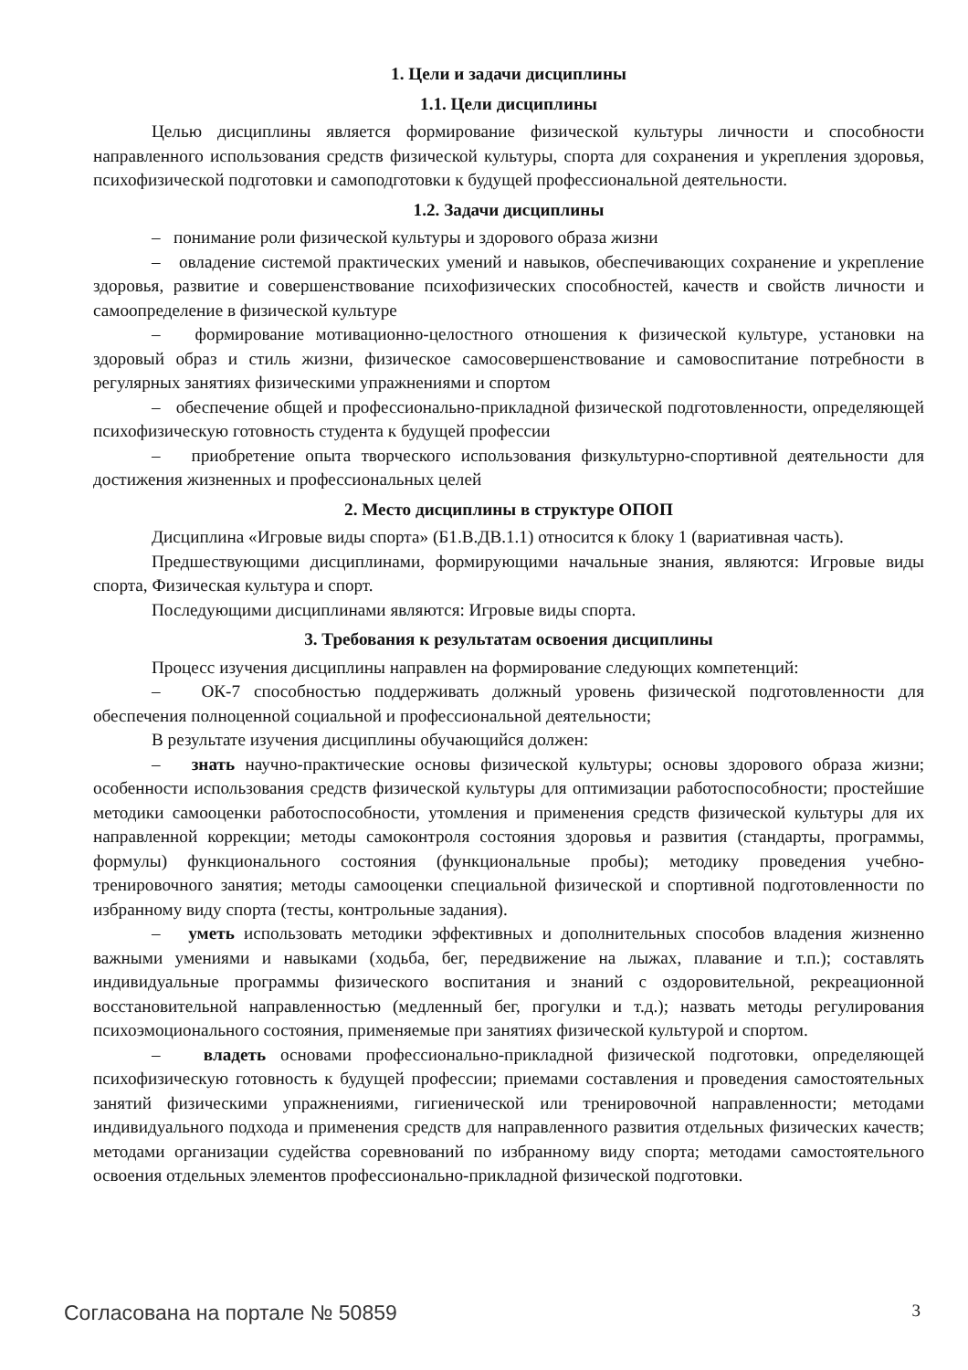1. Цели и задачи дисциплины
1.1. Цели дисциплины
Целью дисциплины является формирование физической культуры личности и способности направленного использования средств физической культуры, спорта для сохранения и укрепления здоровья, психофизической подготовки и самоподготовки к будущей профессиональной деятельности.
1.2. Задачи дисциплины
– понимание роли физической культуры и здорового образа жизни
– овладение системой практических умений и навыков, обеспечивающих сохранение и укрепление здоровья, развитие и совершенствование психофизических способностей, качеств и свойств личности и самоопределение в физической культуре
– формирование мотивационно-целостного отношения к физической культуре, установки на здоровый образ и стиль жизни, физическое самосовершенствование и самовоспитание потребности в регулярных занятиях физическими упражнениями и спортом
– обеспечение общей и профессионально-прикладной физической подготовленности, определяющей психофизическую готовность студента к будущей профессии
– приобретение опыта творческого использования физкультурно-спортивной деятельности для достижения жизненных и профессиональных целей
2. Место дисциплины в структуре ОПОП
Дисциплина «Игровые виды спорта» (Б1.В.ДВ.1.1) относится к блоку 1 (вариативная часть).
Предшествующими дисциплинами, формирующими начальные знания, являются: Игровые виды спорта, Физическая культура и спорт.
Последующими дисциплинами являются: Игровые виды спорта.
3. Требования к результатам освоения дисциплины
Процесс изучения дисциплины направлен на формирование следующих компетенций:
– ОК-7 способностью поддерживать должный уровень физической подготовленности для обеспечения полноценной социальной и профессиональной деятельности;
В результате изучения дисциплины обучающийся должен:
– знать научно-практические основы физической культуры; основы здорового образа жизни; особенности использования средств физической культуры для оптимизации работоспособности; простейшие методики самооценки работоспособности, утомления и применения средств физической культуры для их направленной коррекции; методы самоконтроля состояния здоровья и развития (стандарты, программы, формулы) функционального состояния (функциональные пробы); методику проведения учебно-тренировочного занятия; методы самооценки специальной физической и спортивной подготовленности по избранному виду спорта (тесты, контрольные задания).
– уметь использовать методики эффективных и дополнительных способов владения жизненно важными умениями и навыками (ходьба, бег, передвижение на лыжах, плавание и т.п.); составлять индивидуальные программы физического воспитания и знаний с оздоровительной, рекреационной восстановительной направленностью (медленный бег, прогулки и т.д.); назвать методы регулирования психоэмоционального состояния, применяемые при занятиях физической культурой и спортом.
– владеть основами профессионально-прикладной физической подготовки, определяющей психофизическую готовность к будущей профессии; приемами составления и проведения самостоятельных занятий физическими упражнениями, гигиенической или тренировочной направленности; методами индивидуального подхода и применения средств для направленного развития отдельных физических качеств; методами организации судейства соревнований по избранному виду спорта; методами самостоятельного освоения отдельных элементов профессионально-прикладной физической подготовки.
Согласована на портале № 50859 3